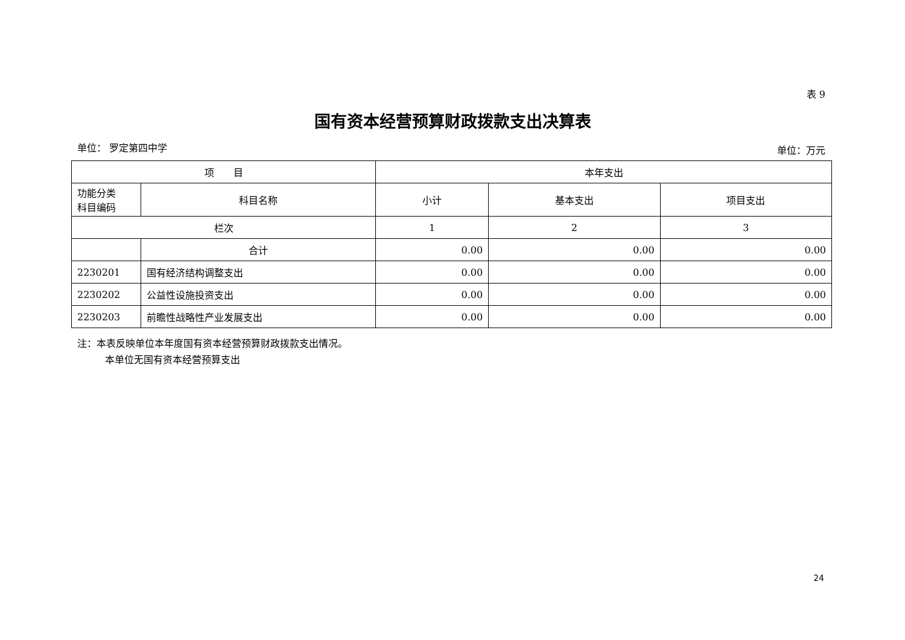表 9
国有资本经营预算财政拨款支出决算表
单位： 罗定第四中学 单位：万元
| 项 目 | | 本年支出 | | |
| --- | --- | --- | --- | --- |
| 功能分类 科目编码 | 科目名称 | 小计 | 基本支出 | 项目支出 |
| 栏次 | | 1 | 2 | 3 |
| | 合计 | 0.00 | 0.00 | 0.00 |
| 2230201 | 国有经济结构调整支出 | 0.00 | 0.00 | 0.00 |
| 2230202 | 公益性设施投资支出 | 0.00 | 0.00 | 0.00 |
| 2230203 | 前瞻性战略性产业发展支出 | 0.00 | 0.00 | 0.00 |
注：本表反映单位本年度国有资本经营预算财政拨款支出情况。
本单位无国有资本经营预算支出
24